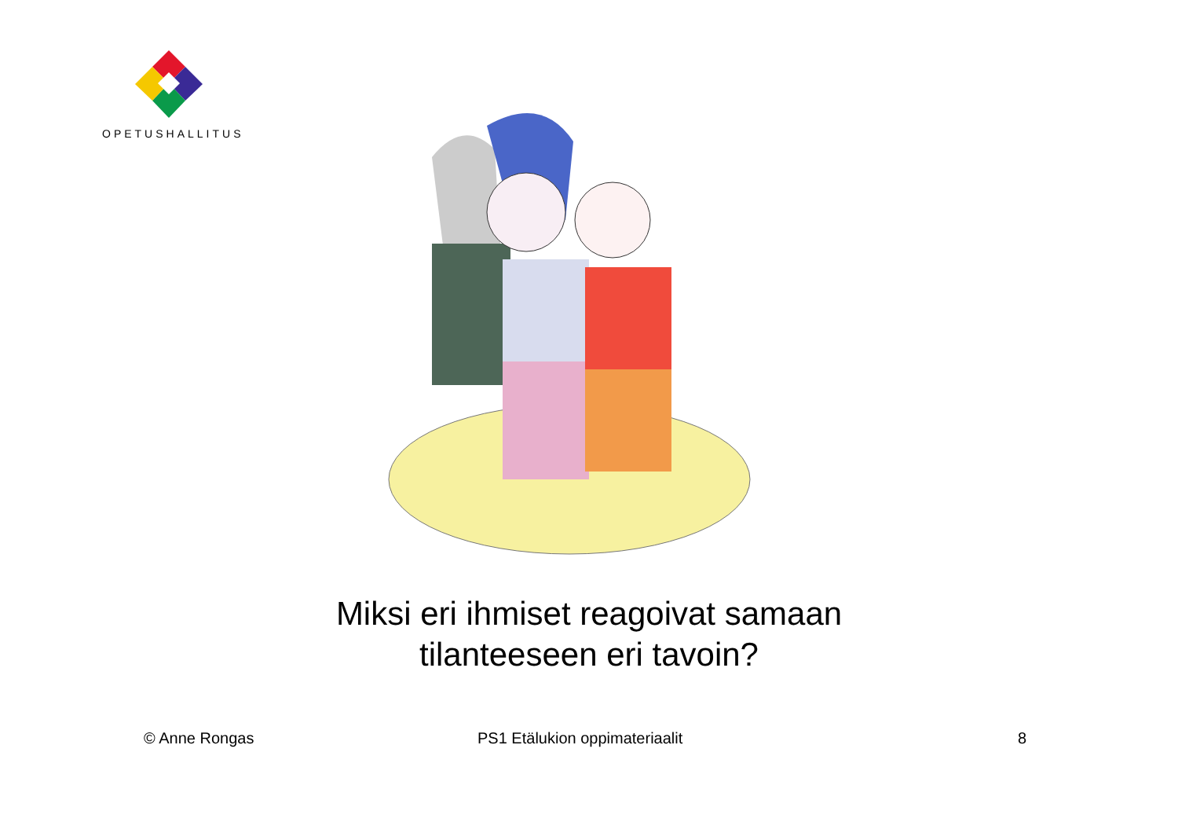OPETUSHALLITUS
Miksi eri ihmiset reagoivat samaan tilanteeseen eri tavoin?
© Anne Rongas PS1 Etälukion oppimateriaalit 8